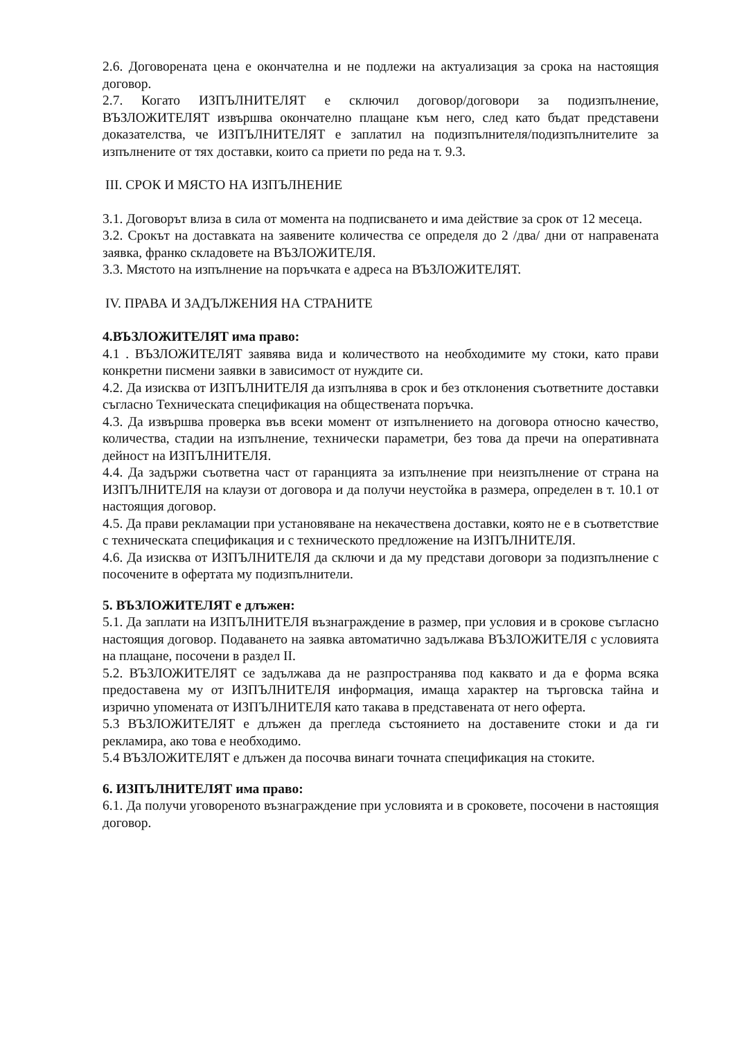2.6. Договорената цена е окончателна и не подлежи на актуализация за срока на настоящия договор.
2.7. Когато ИЗПЪЛНИТЕЛЯТ е сключил договор/договори за подизпълнение, ВЪЗЛОЖИТЕЛЯТ извършва окончателно плащане към него, след като бъдат представени доказателства, че ИЗПЪЛНИТЕЛЯТ е заплатил на подизпълнителя/подизпълнителите за изпълнените от тях доставки, които са приети по реда на т. 9.3.
III. СРОК И МЯСТО НА ИЗПЪЛНЕНИЕ
3.1. Договорът влиза в сила от момента на подписването и има действие за срок от 12 месеца.
3.2. Срокът на доставката на заявените количества се определя до 2 /два/ дни от направената заявка, франко складовете на ВЪЗЛОЖИТЕЛЯ.
3.3. Мястото на изпълнение на поръчката е адреса на ВЪЗЛОЖИТЕЛЯТ.
IV. ПРАВА И ЗАДЪЛЖЕНИЯ НА СТРАНИТЕ
4.ВЪЗЛОЖИТЕЛЯТ има право:
4.1 . ВЪЗЛОЖИТЕЛЯТ заявява вида и количеството на необходимите му стоки, като прави конкретни писмени заявки в зависимост от нуждите си.
4.2. Да изисква от ИЗПЪЛНИТЕЛЯ да изпълнява в срок и без отклонения съответните доставки съгласно Техническата спецификация на обществената поръчка.
4.3. Да извършва проверка във всеки момент от изпълнението на договора относно качество, количества, стадии на изпълнение, технически параметри, без това да пречи на оперативната дейност на ИЗПЪЛНИТЕЛЯ.
4.4. Да задържи съответна част от гаранцията за изпълнение при неизпълнение от страна на ИЗПЪЛНИТЕЛЯ на клаузи от договора и да получи неустойка в размера, определен в т. 10.1 от настоящия договор.
4.5. Да прави рекламации при установяване на некачествена доставки, която не е в съответствие с техническата спецификация и с техническото предложение на ИЗПЪЛНИТЕЛЯ.
4.6. Да изисква от ИЗПЪЛНИТЕЛЯ да сключи и да му представи договори за подизпълнение с посочените в офертата му подизпълнители.
5. ВЪЗЛОЖИТЕЛЯТ е длъжен:
5.1. Да заплати на ИЗПЪЛНИТЕЛЯ възнаграждение в размер, при условия и в срокове съгласно настоящия договор. Подаването на заявка автоматично задължава ВЪЗЛОЖИТЕЛЯ с условията на плащане, посочени в раздел II.
5.2. ВЪЗЛОЖИТЕЛЯТ се задължава да не разпространява под каквато и да е форма всяка предоставена му от ИЗПЪЛНИТЕЛЯ информация, имаща характер на търговска тайна и изрично упомената от ИЗПЪЛНИТЕЛЯ като такава в представената от него оферта.
5.3 ВЪЗЛОЖИТЕЛЯТ е длъжен да прегледа състоянието на доставените стоки и да ги рекламира, ако това е необходимо.
5.4 ВЪЗЛОЖИТЕЛЯТ е длъжен да посочва винаги точната спецификация на стоките.
6. ИЗПЪЛНИТЕЛЯТ има право:
6.1. Да получи уговореното възнаграждение при условията и в сроковете, посочени в настоящия договор.